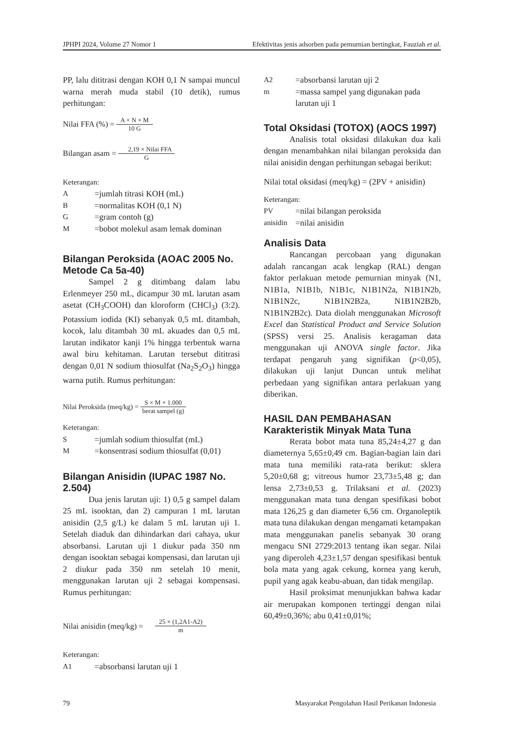JPHPI 2024, Volume 27 Nomor 1 Efektivitas jenis adsorben pada pemurnian bertingkat, Fauziah et al.
PP, lalu dititrasi dengan KOH 0,1 N sampai muncul warna merah muda stabil (10 detik), rumus perhitungan:
Nilai FFA (%) = A × N × M 10 G
Bilangan asam = 2,19 × Nilai FFA G
Keterangan:
A =jumlah titrasi KOH (mL)
B =normalitas KOH (0,1 N)
G =gram contoh (g)
M =bobot molekul asam lemak dominan
Bilangan Peroksida (AOAC 2005 No. Metode Ca 5a-40)
Sampel 2 g ditimbang dalam labu Erlenmeyer 250 mL, dicampur 30 mL larutan asam asetat (CH<sub>3</sub>COOH) dan kloroform (CHCl<sub>3</sub>) (3:2). Potassium iodida (KI) sebanyak 0,5 mL ditambah, kocok, lalu ditambah 30 mL akuades dan 0,5 mL larutan indikator kanji 1% hingga terbentuk warna awal biru kehitaman. Larutan tersebut dititrasi dengan 0,01 N sodium thiosulfat (Na<sub>2</sub>S<sub>2</sub>O<sub>3</sub>) hingga warna putih. Rumus perhitungan:
Nilai Peroksida (meq/kg) = S × M × 1.000 berat sampel (g)
Keterangan:
S =jumlah sodium thiosulfat (mL)
M =konsentrasi sodium thiosulfat (0,01)
Bilangan Anisidin (IUPAC 1987 No. 2.504)
Dua jenis larutan uji: 1) 0,5 g sampel dalam 25 mL isooktan, dan 2) campuran 1 mL larutan anisidin (2,5 g/L) ke dalam 5 mL larutan uji 1. Setelah diaduk dan dihindarkan dari cahaya, ukur absorbansi. Larutan uji 1 diukur pada 350 nm dengan isooktan sebagai kompensasi, dan larutan uji 2 diukur pada 350 nm setelah 10 menit, menggunakan larutan uji 2 sebagai kompensasi. Rumus perhitungan:
Nilai anisidin (meq/kg) = 25 × (1,2A1-A2) m
Keterangan:
A1 =absorbansi larutan uji 1
A2 =absorbansi larutan uji 2
m =massa sampel yang digunakan pada larutan uji 1
Total Oksidasi (TOTOX) (AOCS 1997)
Analisis total oksidasi dilakukan dua kali dengan menambahkan nilai bilangan peroksida dan nilai anisidin dengan perhitungan sebagai berikut:
Nilai total oksidasi (meq/kg) = (2PV + anisidin)
Keterangan:
PV =nilai bilangan peroksida
anisidin =nilai anisidin
Analisis Data
Rancangan percobaan yang digunakan adalah rancangan acak lengkap (RAL) dengan faktor perlakuan metode pemurnian minyak (N1, N1B1a, N1B1b, N1B1c, N1B1N2a, N1B1N2b, N1B1N2c, N1B1N2B2a, N1B1N2B2b, N1B1N2B2c). Data diolah menggunakan Microsoft Excel dan Statistical Product and Service Solution (SPSS) versi 25. Analisis keragaman data menggunakan uji ANOVA single factor. Jika terdapat pengaruh yang signifikan (p<0,05), dilakukan uji lanjut Duncan untuk melihat perbedaan yang signifikan antara perlakuan yang diberikan.
HASIL DAN PEMBAHASAN
Karakteristik Minyak Mata Tuna
Rerata bobot mata tuna 85,24±4,27 g dan diameternya 5,65±0,49 cm. Bagian-bagian lain dari mata tuna memiliki rata-rata berikut: sklera 5,20±0,68 g; vitreous humor 23,73±5,48 g; dan lensa 2,73±0,53 g. Trilaksani et al. (2023) menggunakan mata tuna dengan spesifikasi bobot mata 126,25 g dan diameter 6,56 cm. Organoleptik mata tuna dilakukan dengan mengamati ketampakan mata menggunakan panelis sebanyak 30 orang mengacu SNI 2729:2013 tentang ikan segar. Nilai yang diperoleh 4,23±1,57 dengan spesifikasi bentuk bola mata yang agak cekung, kornea yang keruh, pupil yang agak keabu-abuan, dan tidak mengilap.
Hasil proksimat menunjukkan bahwa kadar air merupakan komponen tertinggi dengan nilai 60,49±0,36%; abu 0,41±0,01%;
79 Masyarakat Pengolahan Hasil Perikanan Indonesia